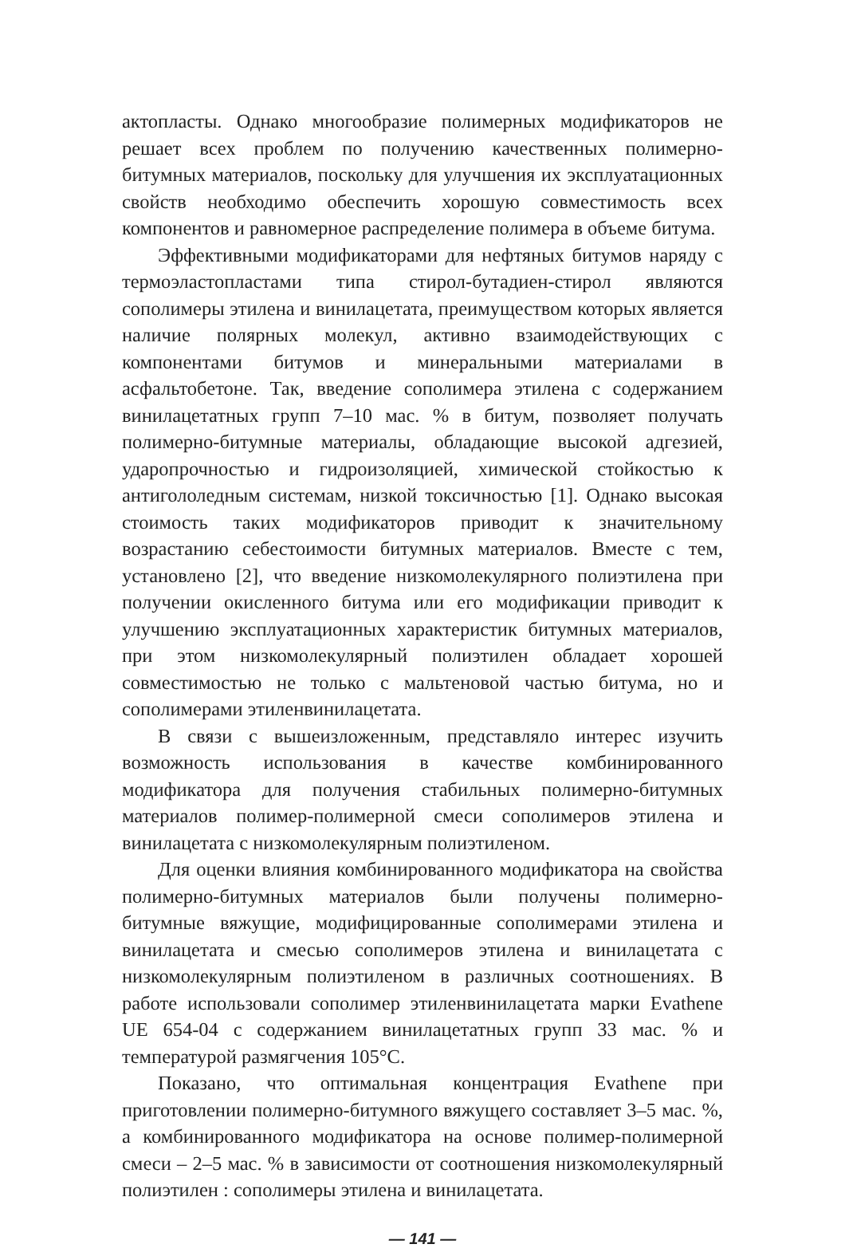актопласты. Однако многообразие полимерных модификаторов не решает всех проблем по получению качественных полимерно-битумных материалов, поскольку для улучшения их эксплуатационных свойств необходимо обеспечить хорошую совместимость всех компонентов и равномерное распределение полимера в объеме битума.
Эффективными модификаторами для нефтяных битумов наряду с термоэластопластами типа стирол-бутадиен-стирол являются сополимеры этилена и винилацетата, преимуществом которых является наличие полярных молекул, активно взаимодействующих с компонентами битумов и минеральными материалами в асфальтобетоне. Так, введение сополимера этилена с содержанием винилацетатных групп 7–10 мас. % в битум, позволяет получать полимерно-битумные материалы, обладающие высокой адгезией, ударопрочностью и гидроизоляцией, химической стойкостью к антигололедным системам, низкой токсичностью [1]. Однако высокая стоимость таких модификаторов приводит к значительному возрастанию себестоимости битумных материалов. Вместе с тем, установлено [2], что введение низкомолекулярного полиэтилена при получении окисленного битума или его модификации приводит к улучшению эксплуатационных характеристик битумных материалов, при этом низкомолекулярный полиэтилен обладает хорошей совместимостью не только с мальтеновой частью битума, но и сополимерами этиленвинилацетата.
В связи с вышеизложенным, представляло интерес изучить возможность использования в качестве комбинированного модификатора для получения стабильных полимерно-битумных материалов полимер-полимерной смеси сополимеров этилена и винилацетата с низкомолекулярным полиэтиленом.
Для оценки влияния комбинированного модификатора на свойства полимерно-битумных материалов были получены полимерно-битумные вяжущие, модифицированные сополимерами этилена и винилацетата и смесью сополимеров этилена и винилацетата с низкомолекулярным полиэтиленом в различных соотношениях. В работе использовали сополимер этиленвинилацетата марки Evathene UE 654-04 с содержанием винилацетатных групп 33 мас. % и температурой размягчения 105°С.
Показано, что оптимальная концентрация Evathene при приготовлении полимерно-битумного вяжущего составляет 3–5 мас. %, а комбинированного модификатора на основе полимер-полимерной смеси – 2–5 мас. % в зависимости от соотношения низкомолекулярный полиэтилен : сополимеры этилена и винилацетата.
— 141 —